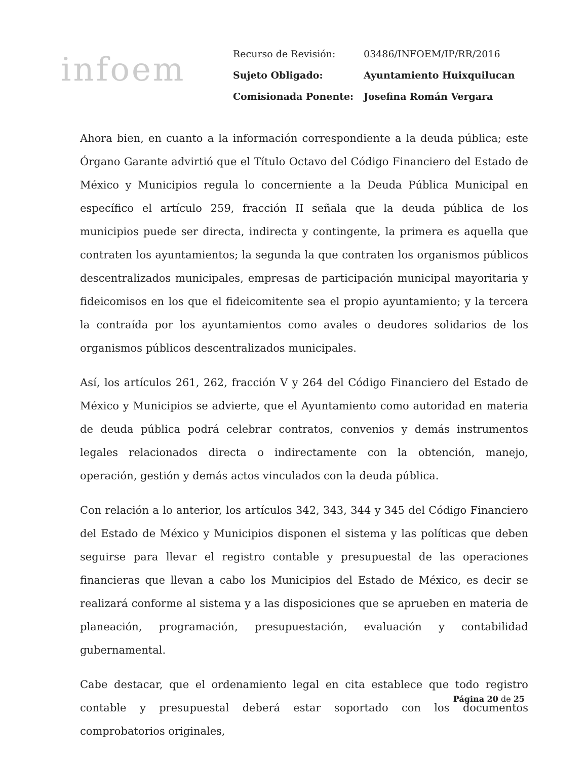infoem
| Recurso de Revisión: | 03486/INFOEM/IP/RR/2016 |
| Sujeto Obligado: | Ayuntamiento Huixquilucan |
| Comisionada Ponente: | Josefina Román Vergara |
Ahora bien, en cuanto a la información correspondiente a la deuda pública; este Órgano Garante advirtió que el Título Octavo del Código Financiero del Estado de México y Municipios regula lo concerniente a la Deuda Pública Municipal en específico el artículo 259, fracción II señala que la deuda pública de los municipios puede ser directa, indirecta y contingente, la primera es aquella que contraten los ayuntamientos; la segunda la que contraten los organismos públicos descentralizados municipales, empresas de participación municipal mayoritaria y fideicomisos en los que el fideicomitente sea el propio ayuntamiento; y la tercera la contraída por los ayuntamientos como avales o deudores solidarios de los organismos públicos descentralizados municipales.
Así, los artículos 261, 262, fracción V y 264 del Código Financiero del Estado de México y Municipios se advierte, que el Ayuntamiento como autoridad en materia de deuda pública podrá celebrar contratos, convenios y demás instrumentos legales relacionados directa o indirectamente con la obtención, manejo, operación, gestión y demás actos vinculados con la deuda pública.
Con relación a lo anterior, los artículos 342, 343, 344 y 345 del Código Financiero del Estado de México y Municipios disponen el sistema y las políticas que deben seguirse para llevar el registro contable y presupuestal de las operaciones financieras que llevan a cabo los Municipios del Estado de México, es decir se realizará conforme al sistema y a las disposiciones que se aprueben en materia de planeación, programación, presupuestación, evaluación y contabilidad gubernamental.
Cabe destacar, que el ordenamiento legal en cita establece que todo registro contable y presupuestal deberá estar soportado con los documentos comprobatorios originales,
Página 20 de 25